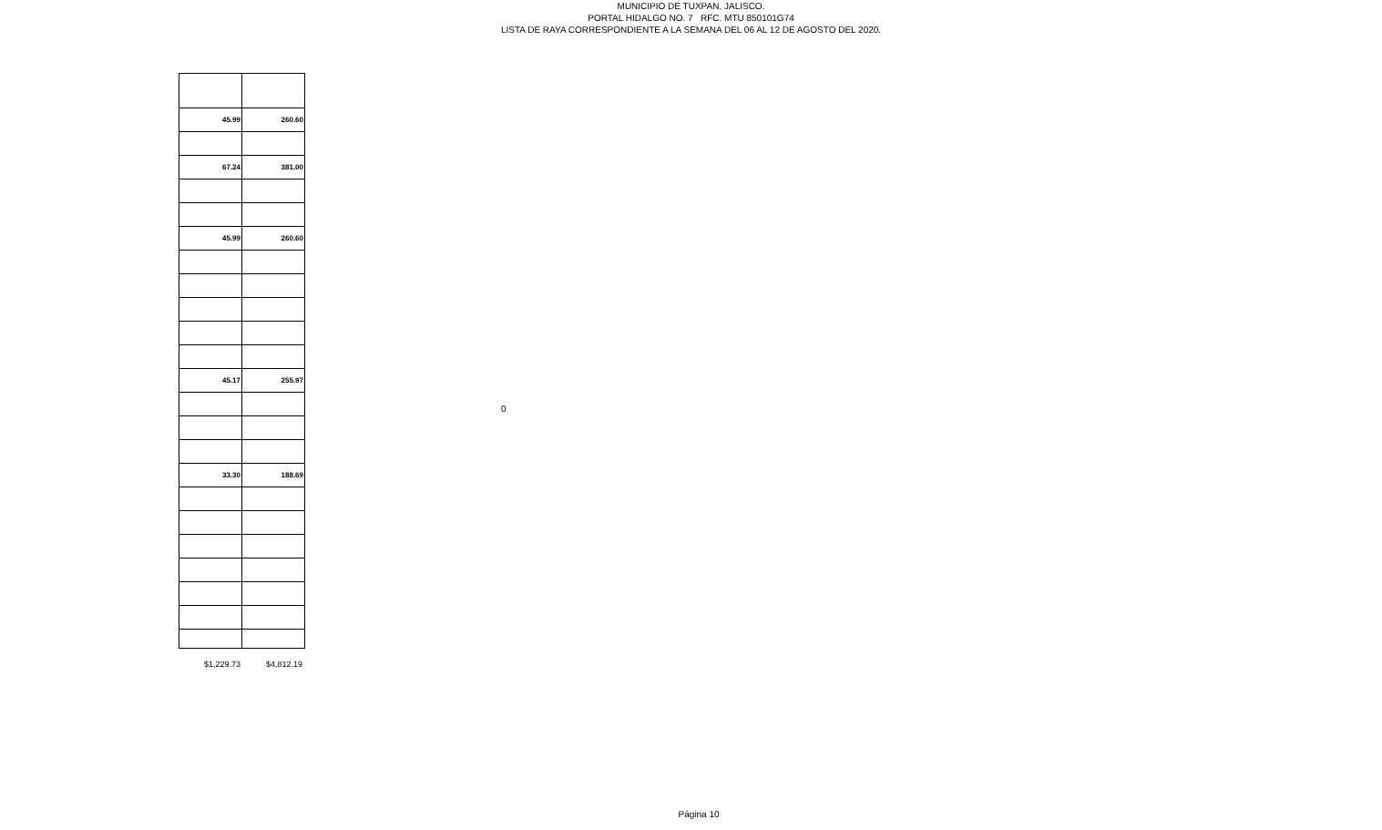MUNICIPIO DE TUXPAN, JALISCO.
PORTAL HIDALGO NO. 7 RFC. MTU 850101G74
LISTA DE RAYA CORRESPONDIENTE A LA SEMANA DEL 06 AL 12 DE AGOSTO DEL 2020.
| 45.99 | 260.60 |
| 67.24 | 381.00 |
| 45.99 | 260.60 |
| 45.17 | 255.97 |
| 33.30 | 188.69 |
$1,229.73 $4,812.19
0
Página 10